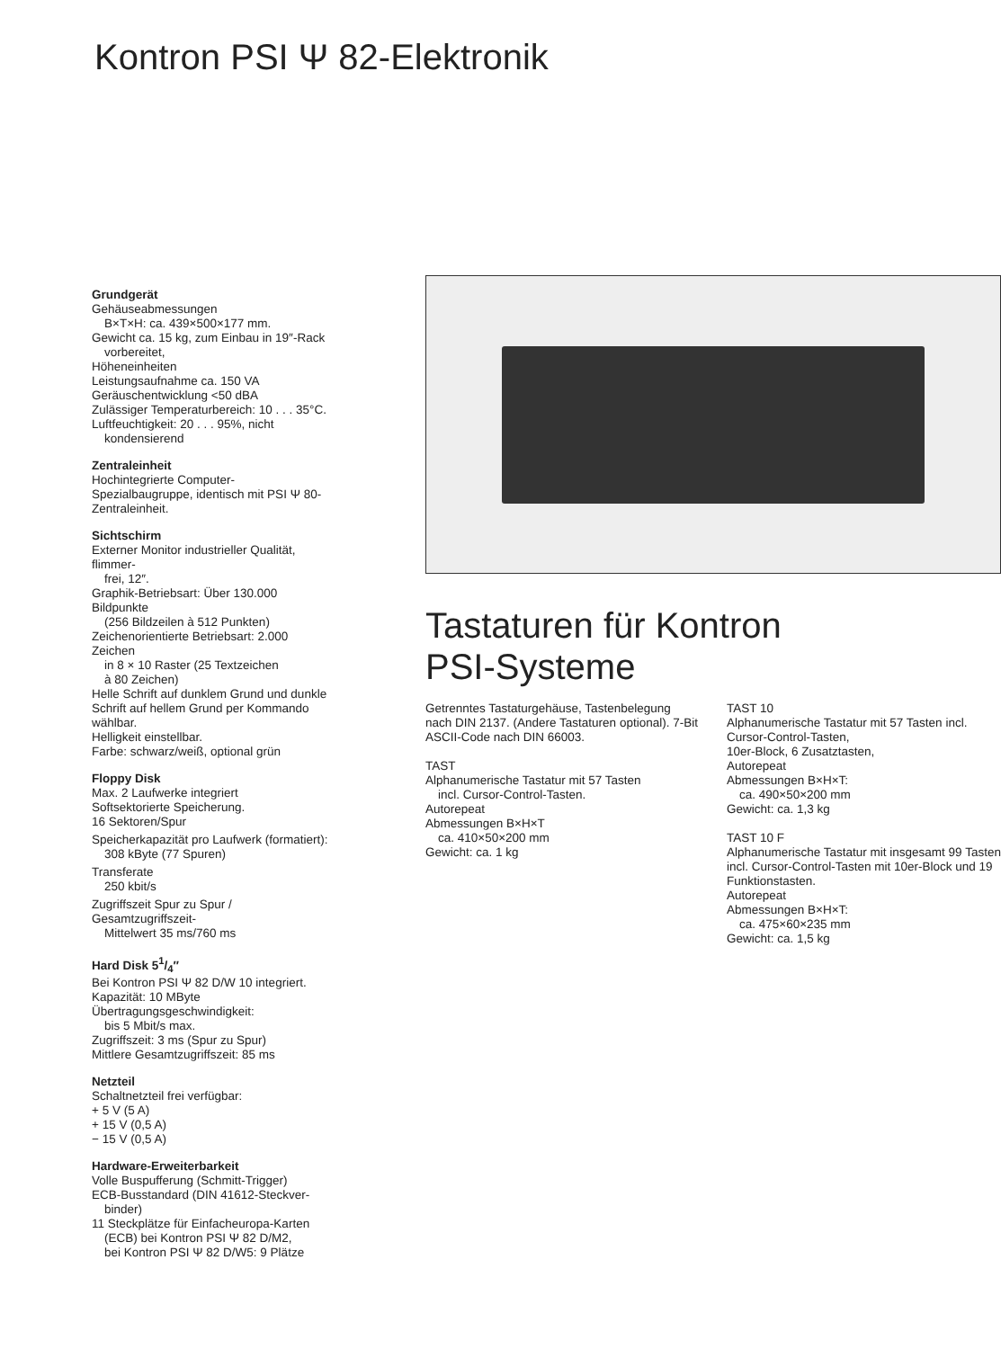Kontron PSI Ψ 82-Elektronik
Grundgerät
Gehäuseabmessungen
B×T×H: ca. 439×500×177 mm.
Gewicht ca. 15 kg, zum Einbau in 19″-Rack
vorbereitet,
Höheneinheiten
Leistungsaufnahme ca. 150 VA
Geräuschentwicklung <50 dBA
Zulässiger Temperaturbereich: 10 . . . 35°C.
Luftfeuchtigkeit: 20 . . . 95%, nicht
kondensierend
Zentraleinheit
Hochintegrierte Computer-Spezialbaugruppe, identisch mit PSI Ψ 80-Zentraleinheit.
Sichtschirm
Externer Monitor industrieller Qualität, flimmer-
frei, 12″.
Graphik-Betriebsart: Über 130.000 Bildpunkte
(256 Bildzeilen à 512 Punkten)
Zeichenorientierte Betriebsart: 2.000 Zeichen
in 8 × 10 Raster (25 Textzeichen
à 80 Zeichen)
Helle Schrift auf dunklem Grund und dunkle Schrift auf hellem Grund per Kommando wählbar.
Helligkeit einstellbar.
Farbe: schwarz/weiß, optional grün
Floppy Disk
Max. 2 Laufwerke integriert
Softsektorierte Speicherung.
16 Sektoren/Spur
Speicherkapazität pro Laufwerk (formatiert):
308 kByte (77 Spuren)
Transferate
250 kbit/s
Zugriffszeit Spur zu Spur / Gesamtzugriffszeit-
Mittelwert 35 ms/760 ms
Hard Disk 51/4″
Bei Kontron PSI Ψ 82 D/W 10 integriert.
Kapazität: 10 MByte
Übertragungsgeschwindigkeit:
bis 5 Mbit/s max.
Zugriffszeit: 3 ms (Spur zu Spur)
Mittlere Gesamtzugriffszeit: 85 ms
Netzteil
Schaltnetzteil frei verfügbar:
+ 5 V (5 A)
+ 15 V (0,5 A)
− 15 V (0,5 A)
Hardware-Erweiterbarkeit
Volle Buspufferung (Schmitt-Trigger)
ECB-Busstandard (DIN 41612-Steckver-
binder)
11 Steckplätze für Einfacheuropa-Karten
(ECB) bei Kontron PSI Ψ 82 D/M2,
bei Kontron PSI Ψ 82 D/W5: 9 Plätze
Tastaturen für Kontron
PSI-Systeme
Getrenntes Tastaturgehäuse, Tastenbelegung nach DIN 2137. (Andere Tastaturen optional). 7-Bit ASCII-Code nach DIN 66003.
TAST
Alphanumerische Tastatur mit 57 Tasten
incl. Cursor-Control-Tasten.
Autorepeat
Abmessungen B×H×T
ca. 410×50×200 mm
Gewicht: ca. 1 kg
TAST 10
Alphanumerische Tastatur mit 57 Tasten incl. Cursor-Control-Tasten,
10er-Block, 6 Zusatztasten,
Autorepeat
Abmessungen B×H×T:
ca. 490×50×200 mm
Gewicht: ca. 1,3 kg
TAST 10 F
Alphanumerische Tastatur mit insgesamt 99 Tasten incl. Cursor-Control-Tasten mit 10er-Block und 19 Funktionstasten.
Autorepeat
Abmessungen B×H×T:
ca. 475×60×235 mm
Gewicht: ca. 1,5 kg